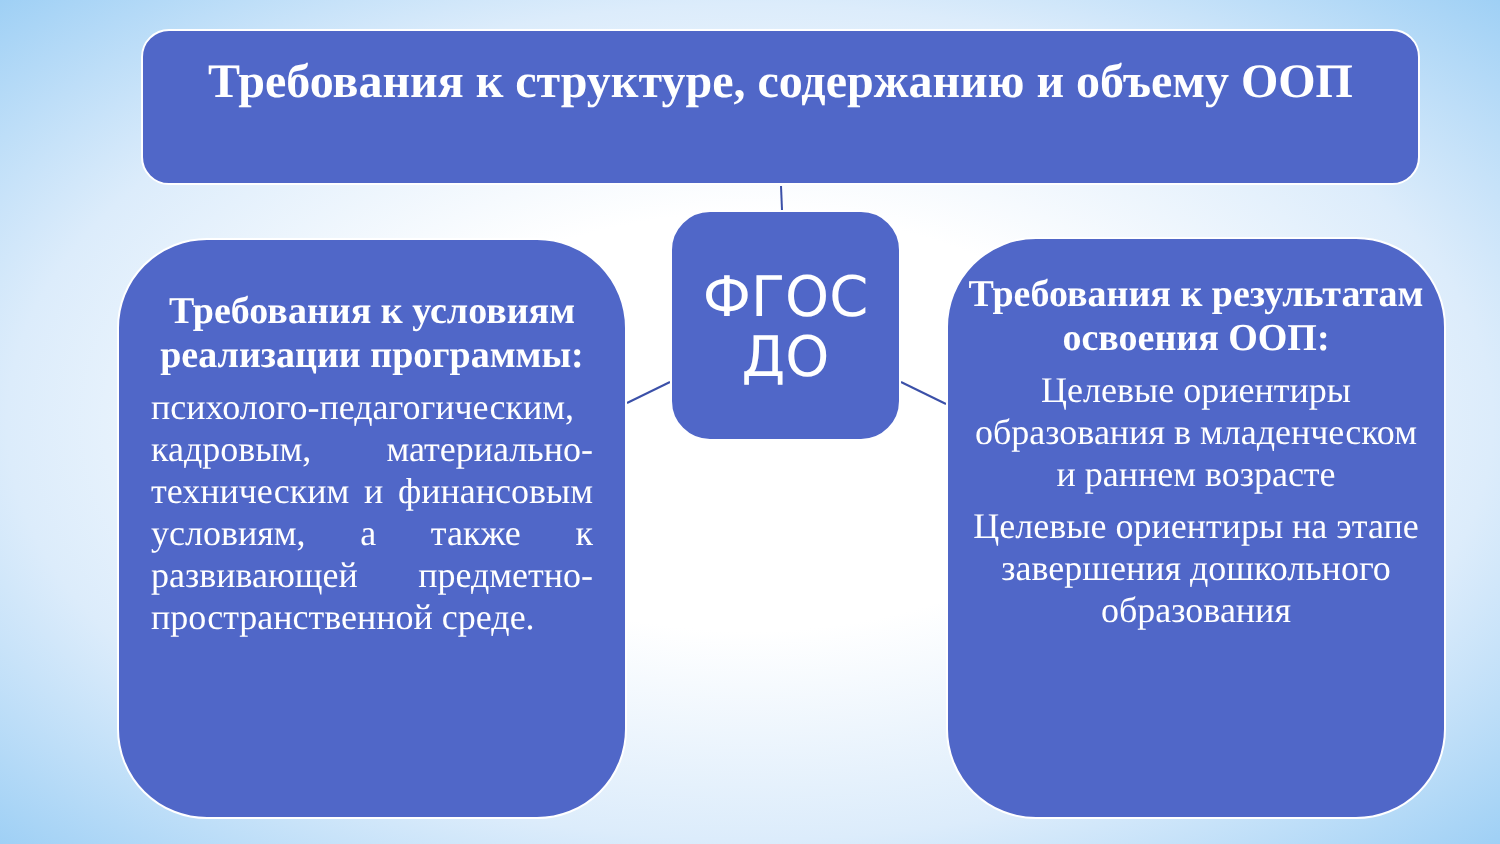Требования к структуре, содержанию и объему ООП
ФГОС ДО
Требования к условиям реализации программы:
психолого-педагогическим, кадровым, материально-техническим и финансовым условиям, а также к развивающей предметно-пространственной среде.
Требования к результатам освоения ООП:
Целевые ориентиры образования в младенческом и раннем возрасте
Целевые ориентиры на этапе завершения дошкольного образования